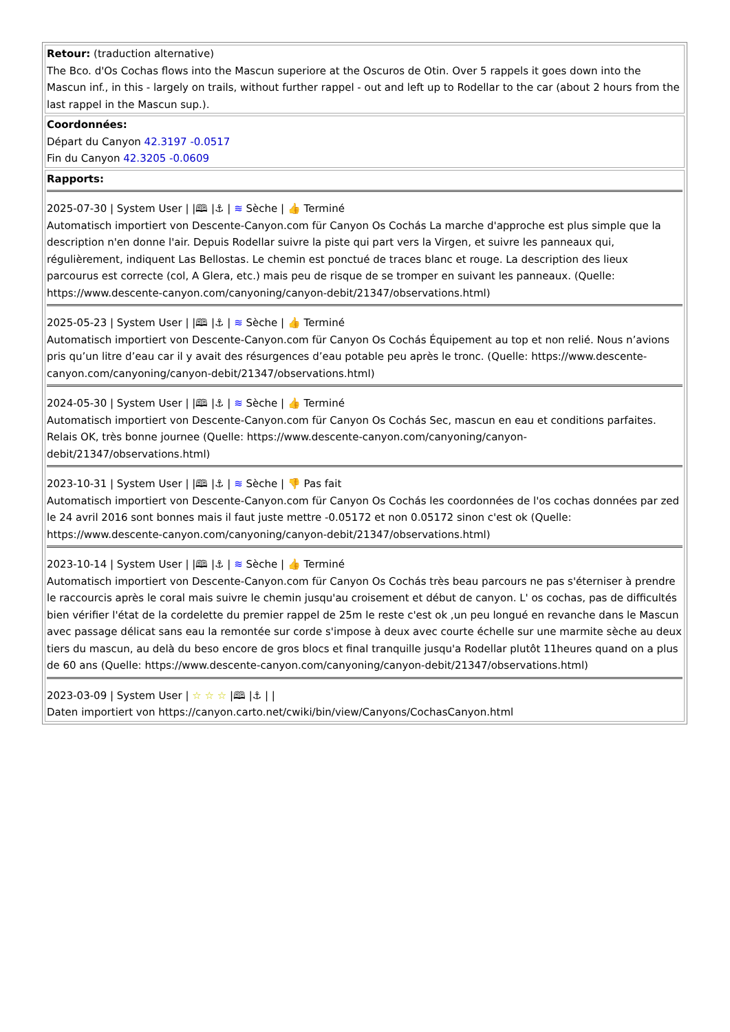| Retour: (traduction alternative) The Bco. d'Os Cochas flows into the Mascun superiore at the Oscuros de Otin. Over 5 rappels it goes down into the Mascun inf., in this - largely on trails, without further rappel - out and left up to Rodellar to the car (about 2 hours from the last rappel in the Mascun sup.). |
| Coordonnées: Départ du Canyon 42.3197 -0.0517 Fin du Canyon 42.3205 -0.0609 |
| Rapports: 2025-07-30 / System User / /🕮 /⚓ / ≋ Sèche / 👍 Terminé Automatisch importiert von Descente-Canyon.com für Canyon Os Cochás La marche d'approche est plus simple que la description n'en donne l'air. Depuis Rodellar suivre la piste qui part vers la Virgen, et suivre les panneaux qui, régulièrement, indiquent Las Bellostas. Le chemin est ponctué de traces blanc et rouge. La description des lieux parcourus est correcte (col, A Glera, etc.) mais peu de risque de se tromper en suivant les panneaux. (Quelle: https://www.descente-canyon.com/canyoning/canyon-debit/21347/observations.html) 2025-05-23 / System User / /🕮 /⚓ / ≋ Sèche / 👍 Terminé Automatisch importiert von Descente-Canyon.com für Canyon Os Cochás Équipement au top et non relié. Nous n’avions pris qu’un litre d’eau car il y avait des résurgences d’eau potable peu après le tronc. (Quelle: https://www.descente-canyon.com/canyoning/canyon-debit/21347/observations.html) 2024-05-30 / System User / /🕮 /⚓ / ≋ Sèche / 👍 Terminé Automatisch importiert von Descente-Canyon.com für Canyon Os Cochás Sec, mascun en eau et conditions parfaites. Relais OK, très bonne journee (Quelle: https://www.descente-canyon.com/canyoning/canyon-debit/21347/observations.html) 2023-10-31 / System User / /🕮 /⚓ / ≋ Sèche / 👎 Pas fait Automatisch importiert von Descente-Canyon.com für Canyon Os Cochás les coordonnées de l'os cochas données par zed le 24 avril 2016 sont bonnes mais il faut juste mettre -0.05172 et non 0.05172 sinon c'est ok (Quelle: https://www.descente-canyon.com/canyoning/canyon-debit/21347/observations.html) 2023-10-14 / System User / /🕮 /⚓ / ≋ Sèche / 👍 Terminé Automatisch importiert von Descente-Canyon.com für Canyon Os Cochás très beau parcours ne pas s'éterniser à prendre le raccourcis après le coral mais suivre le chemin jusqu'au croisement et début de canyon. L' os cochas, pas de difficultés bien vérifier l'état de la cordelette du premier rappel de 25m le reste c'est ok ,un peu longué en revanche dans le Mascun avec passage délicat sans eau la remontée sur corde s'impose à deux avec courte échelle sur une marmite sèche au deux tiers du mascun, au delà du beso encore de gros blocs et final tranquille jusqu'a Rodellar plutôt 11heures quand on a plus de 60 ans (Quelle: https://www.descente-canyon.com/canyoning/canyon-debit/21347/observations.html) 2023-03-09 / System User / ☆ ☆ ☆ /🕮 /⚓ / / Daten importiert von https://canyon.carto.net/cwiki/bin/view/Canyons/CochasCanyon.html |